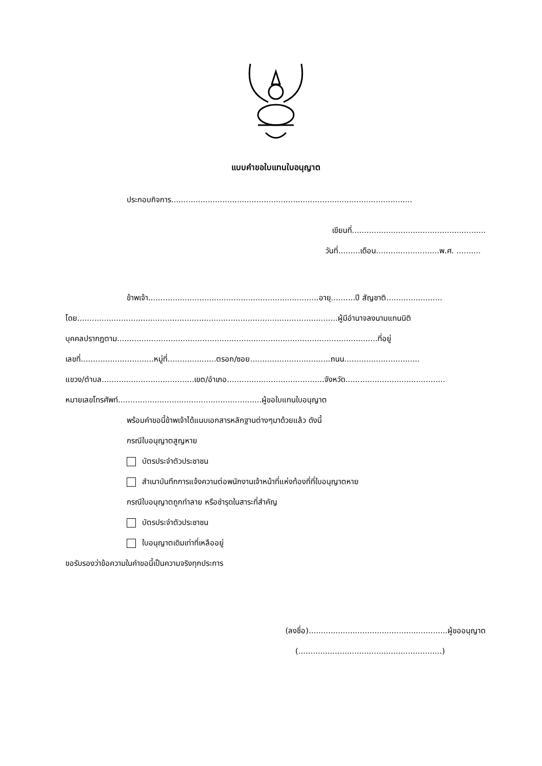แบบคำขอใบแทนใบอนุญาต
ประกอบกิจการ...................................................................................................
เขียนที่.......................................................
วันที่.........เดือน..........................พ.ศ. ..........
ข้าพเจ้า......................................................................อายุ..........ปี สัญชาติ.......................
โดย...........................................................................................................ผู้มีอำนาจลงนามแทนนิติ
บุคคลปรากฏตาม...........................................................................................................ที่อยู่
เลขที่..............................หมู่ที่....................ตรอก/ซอย.................................ถนน...............................
แขวง/ตำบล......................................เขต/อำเภอ........................................จังหวัด.........................................
หมายเลขโทรศัพท์...........................................................ผู้ขอใบแทนใบอนุญาต
พร้อมคำขอนี้ข้าพเจ้าได้แนบเอกสารหลักฐานต่างๆมาด้วยแล้ว ดังนี้
กรณีใบอนุญาตสูญหาย
บัตรประจำตัวประชาชน
สำเนาบันทึกการแจ้งความต่อพนักงานเจ้าหน้าที่แห่งท้องที่ที่ใบอนุญาตหาย
กรณีใบอนุญาตถูกทำลาย หรือชำรุดในสาระที่สำคัญ
บัตรประจำตัวประชาชน
ใบอนุญาตเดิมเท่าที่เหลืออยู่
ขอรับรองว่าข้อความในคำขอนี้เป็นความจริงทุกประการ
(ลงชื่อ).........................................................ผู้ขออนุญาต
(...........................................................)